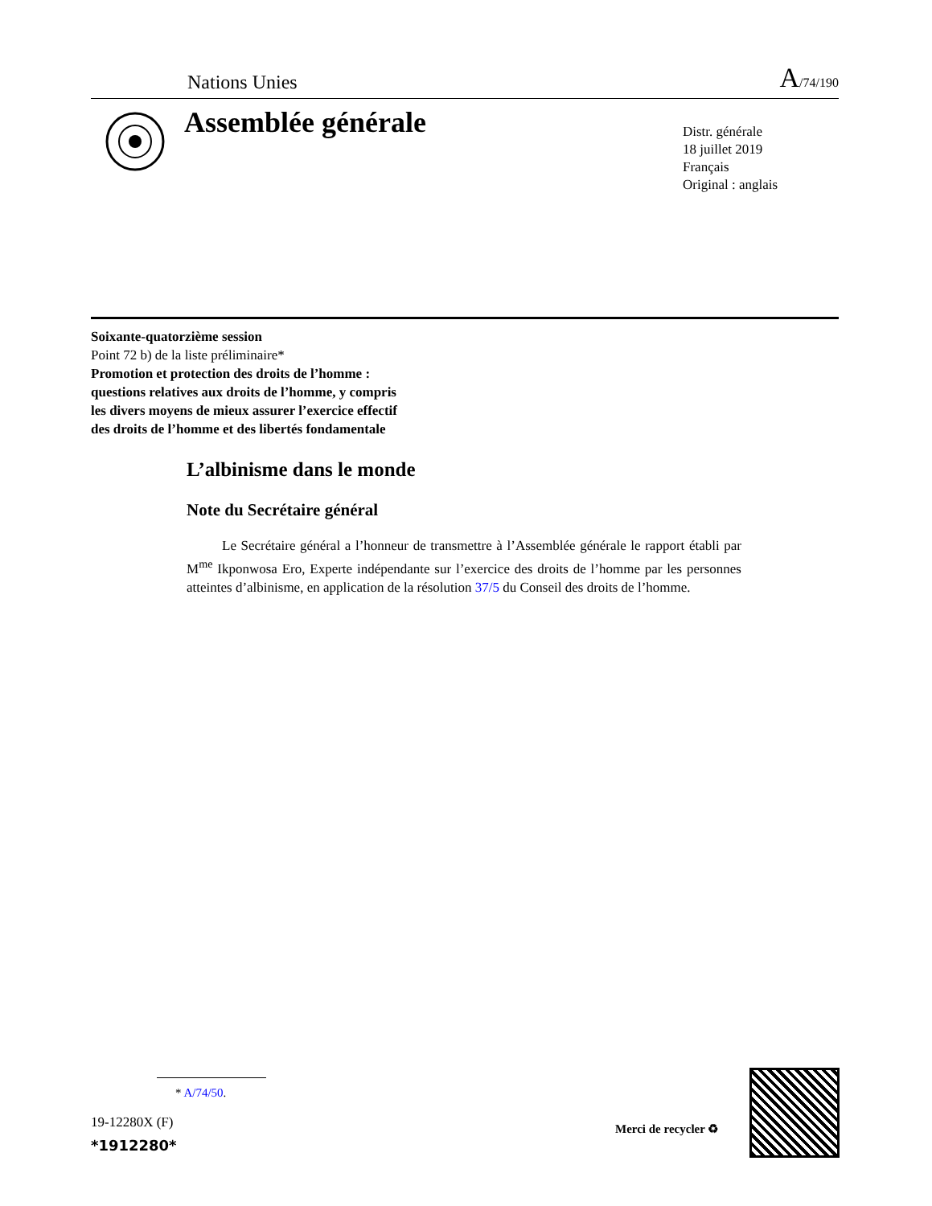Nations Unies A/74/190
Assemblée générale
Distr. générale
18 juillet 2019
Français
Original : anglais
Soixante-quatorzième session
Point 72 b) de la liste préliminaire*
Promotion et protection des droits de l’homme :
questions relatives aux droits de l’homme, y compris
les divers moyens de mieux assurer l’exercice effectif
des droits de l’homme et des libertés fondamentale
L’albinisme dans le monde
Note du Secrétaire général
Le Secrétaire général a l’honneur de transmettre à l’Assemblée générale le rapport établi par M<sup>me</sup> Ikponwosa Ero, Experte indépendante sur l’exercice des droits de l’homme par les personnes atteintes d’albinisme, en application de la résolution 37/5 du Conseil des droits de l’homme.
* A/74/50.
19-12280X (F)
*1912280*
Merci de recycler ♻